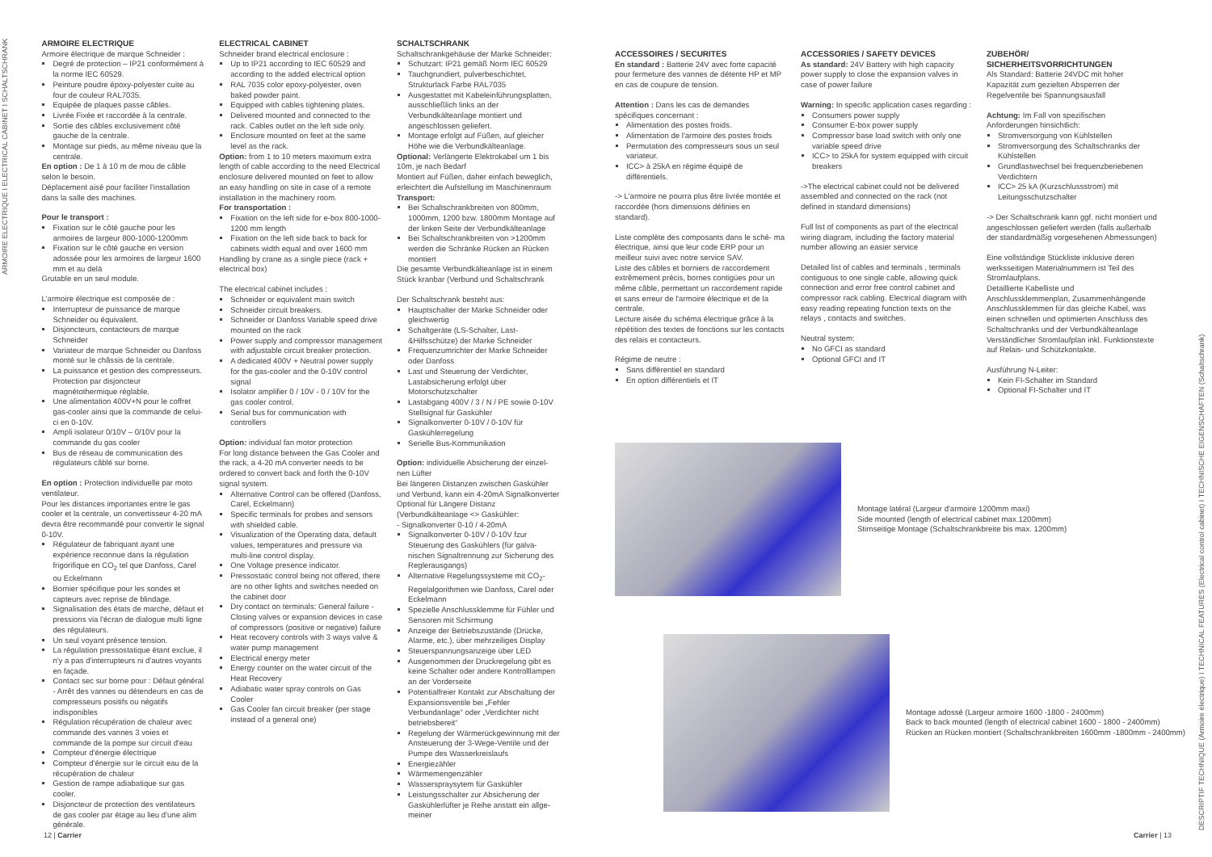ARMOIRE ELECTRIQUE I ELECTRICAL CABINET I SCHALTSCHRANK
ARMOIRE ELECTRIQUE
Armoire électrique de marque Schneider :
Degré de protection – IP21 conformément à la norme IEC 60529.
Peinture poudre époxy-polyester cuite au four de couleur RAL7035.
Equipée de plaques passe câbles.
Livrée Fixée et raccordée à la centrale.
Sortie des câbles exclusivement côté gauche de la centrale.
Montage sur pieds, au même niveau que la centrale.
En option : De 1 à 10 m de mou de câble selon le besoin.
Déplacement aisé pour faciliter l'installation dans la salle des machines.
Pour le transport :
Fixation sur le côté gauche pour les armoires de largeur 800-1000-1200mm
Fixation sur le côté gauche en version adossée pour les armoires de largeur 1600 mm et au delà
Grutable en un seul module.
L'armoire électrique est composée de :
Interrupteur de puissance de marque Schneider ou équivalent.
Disjoncteurs, contacteurs de marque Schneider
Variateur de marque Schneider ou Danfoss monté sur le châssis de la centrale.
La puissance et gestion des compresseurs. Protection par disjoncteur magnétothermique réglable.
Une alimentation 400V+N pour le coffret gas-cooler ainsi que la commande de celui-ci en 0-10V.
Ampli isolateur 0/10V – 0/10V pour la commande du gas cooler
Bus de réseau de communication des régulateurs câblé sur borne.
En option : Protection individuelle par moto ventilateur.
Pour les distances importantes entre le gas cooler et la centrale, un convertisseur 4-20 mA devra être recommandé pour convertir le signal 0-10V.
Régulateur de fabriquant ayant une expérience reconnue dans la régulation frigorifique en CO<sub>2</sub> tel que Danfoss, Carel ou Eckelmann
Bornier spécifique pour les sondes et capteurs avec reprise de blindage.
Signalisation des états de marche, défaut et pressions via l'écran de dialogue multi ligne des régulateurs.
Un seul voyant présence tension.
La régulation pressostatique étant exclue, il n'y a pas d'interrupteurs ni d'autres voyants en façade.
Contact sec sur borne pour : Défaut général - Arrêt des vannes ou détendeurs en cas de compresseurs positifs ou négatifs indisponibles
Régulation récupération de chaleur avec commande des vannes 3 voies et commande de la pompe sur circuit d'eau
Compteur d'énergie électrique
Compteur d'énergie sur le circuit eau de la récupération de chaleur
Gestion de rampe adiabatique sur gas cooler.
Disjoncteur de protection des ventilateurs de gas cooler par étage au lieu d'une alim générale.
ELECTRICAL CABINET
Schneider brand electrical enclosure :
Up to IP21 according to IEC 60529 and according to the added electrical option
RAL 7035 color epoxy-polyester, oven baked powder paint.
Equipped with cables tightening plates.
Delivered mounted and connected to the rack. Cables outlet on the left side only.
Enclosure mounted on feet at the same level as the rack.
Option: from 1 to 10 meters maximum extra length of cable according to the need Electrical enclosure delivered mounted on feet to allow an easy handling on site in case of a remote installation in the machinery room.
For transportation :
Fixation on the left side for e-box 800-1000-1200 mm length
Fixation on the left side back to back for cabinets width equal and over 1600 mm
Handling by crane as a single piece (rack + electrical box)
The electrical cabinet includes :
Schneider or equivalent main switch
Schneider circuit breakers.
Schneider or Danfoss Variable speed drive mounted on the rack
Power supply and compressor management with adjustable circuit breaker protection.
A dedicated 400V + Neutral power supply for the gas-cooler and the 0-10V control signal
Isolator amplifier 0 / 10V - 0 / 10V for the gas cooler control.
Serial bus for communication with controllers
Option: individual fan motor protection
For long distance between the Gas Cooler and the rack, a 4-20 mA converter needs to be ordered to convert back and forth the 0-10V signal system.
Alternative Control can be offered (Danfoss, Carel, Eckelmann)
Specific terminals for probes and sensors with shielded cable.
Visualization of the Operating data, default values, temperatures and pressure via multi-line control display.
One Voltage presence indicator.
Pressostatic control being not offered, there are no other lights and switches needed on the cabinet door
Dry contact on terminals: General failure - Closing valves or expansion devices in case of compressors (positive or negative) failure
Heat recovery controls with 3 ways valve & water pump management
Electrical energy meter
Energy counter on the water circuit of the Heat Recovery
Adiabatic water spray controls on Gas Cooler
Gas Cooler fan circuit breaker (per stage instead of a general one)
SCHALTSCHRANK
Schaltschrankgehäuse der Marke Schneider:
Schutzart: IP21 gemäß Norm IEC 60529
Tauchgrundiert, pulverbeschichtet, Strukturlack Farbe RAL7035
Ausgestattet mit Kabeleinführungsplatten, ausschließlich links an der Verbundkälteanlage montiert und angeschlossen geliefert.
Montage erfolgt auf Füßen, auf gleicher Höhe wie die Verbundkälteanlage.
Optional: Verlängerte Elektrokabel um 1 bis 10m, je nach Bedarf
Montiert auf Füßen, daher einfach beweglich, erleichtert die Aufstellung im Maschinenraum
Transport:
Bei Schaltschrankbreiten von 800mm, 1000mm, 1200 bzw. 1800mm Montage auf der linken Seite der Verbundkälteanlage
Bei Schaltschrankbreiten von >1200mm werden die Schränke Rücken an Rücken montiert
Die gesamte Verbundkälteanlage ist in einem Stück kranbar (Verbund und Schaltschrank
Der Schaltschrank besteht aus:
Hauptschalter der Marke Schneider oder gleichwertig
Schaltgeräte (LS-Schalter, Last- &Hilfsschütze) der Marke Schneider
Frequenzumrichter der Marke Schneider oder Danfoss
Last und Steuerung der Verdichter, Lastabsicherung erfolgt über Motorschutzschalter
Lastabgang 400V / 3 / N / PE sowie 0-10V Stellsignal für Gaskühler
Signalkonverter 0-10V / 0-10V für Gaskühlerregelung
Serielle Bus-Kommunikation
Option: individuelle Absicherung der einzel-nen Lüfter
Bei längeren Distanzen zwischen Gaskühler und Verbund, kann ein 4-20mA Signalkonverter Optional für Längere Distanz (Verbundkälteanlage <> Gaskühler:
- Signalkonverter 0-10 / 4-20mA
Signalkonverter 0-10V / 0-10V fzur Steuerung des Gaskühlers (für galva-nischen Signaltrennung zur Sicherung des Reglerausgangs)
Alternative Regelungssysteme mit CO<sub>2</sub>-Regelalgorithmen wie Danfoss, Carel oder Eckelmann
Spezielle Anschlussklemme für Fühler und Sensoren mit Schirmung
Anzeige der Betriebszustände (Drücke, Alarme, etc.), über mehrzeiliges Display
Steuerspannungsanzeige über LED
Ausgenommen der Druckregelung gibt es keine Schalter oder andere Kontrolllampen an der Vorderseite
Potentialfreier Kontakt zur Abschaltung der Expansionsventile bei „Fehler Verbundanlage“ oder „Verdichter nicht betriebsbereit“
Regelung der Wärmerückgewinnung mit der Ansteuerung der 3-Wege-Ventile und der Pumpe des Wasserkreislaufs
Energiezähler
Wärmemengenzähler
Wasserspraysytem für Gaskühler
Leistungsschalter zur Absicherung der Gaskühlerlüfter je Reihe anstatt ein allge-meiner
ACCESSOIRES / SECURITES
En standard : Batterie 24V avec forte capacité pour fermeture des vannes de détente HP et MP en cas de coupure de tension.
Attention : Dans les cas de demandes spécifiques concernant :
Alimentation des postes froids.
Alimentation de l'armoire des postes froids
Permutation des compresseurs sous un seul variateur.
ICC> à 25kA en régime équipé de différentiels.
-> L'armoire ne pourra plus être livrée montée et raccordée (hors dimensions définies en standard).
Liste complète des composants dans le sché- ma électrique, ainsi que leur code ERP pour un meilleur suivi avec notre service SAV.
Liste des câbles et borniers de raccordement extrêmement précis, bornes contigües pour un même câble, permettant un raccordement rapide et sans erreur de l'armoire électrique et de la centrale.
Lecture aisée du schéma électrique grâce à la répétition des textes de fonctions sur les contacts des relais et contacteurs.
Régime de neutre :
Sans différentiel en standard
En option différentiels et IT
ACCESSORIES / SAFETY DEVICES
As standard: 24V Battery with high capacity power supply to close the expansion valves in case of power failure
Warning: In specific application cases regarding :
Consumers power supply
Consumer E-box power supply
Compressor base load switch with only one variable speed drive
ICC> to 25kA for system equipped with circuit breakers
->The electrical cabinet could not be delivered assembled and connected on the rack (not defined in standard dimensions)
Full list of components as part of the electrical wiring diagram, including the factory material number allowing an easier service
Detailed list of cables and terminals , terminals contiguous to one single cable, allowing quick connection and error free control cabinet and compressor rack cabling. Electrical diagram with easy reading repeating function texts on the relays , contacts and switches.
Neutral system:
No GFCI as standard
Optional GFCI and IT
ZUBEHÖR/
SICHERHEITSVORRICHTUNGEN
Als Standard: Batterie 24VDC mit hoher Kapazität zum gezielten Absperren der Regelventile bei Spannungsausfall
Achtung: Im Fall von spezifischen Anforderungen hinsichtlich:
Stromversorgung von Kühlstellen
Stromversorgung des Schaltschranks der Kühlstellen
Grundlastwechsel bei frequenzberiebenen Verdichtern
ICC> 25 kA (Kurzschlussstrom) mit Leitungsschutzschalter
-> Der Schaltschrank kann ggf. nicht montiert und angeschlossen geliefert werden (falls außerhalb der standardmäßig vorgesehenen Abmessungen)
Eine vollständige Stückliste inklusive deren werksseitigen Materialnummern ist Teil des Stromlaufplans.
Detaillierte Kabelliste und Anschlussklemmenplan, Zusammenhängende Anschlussklemmen für das gleiche Kabel, was einen schnellen und optimierten Anschluss des Schaltschranks und der Verbundkälteanlage
Verständlicher Stromlaufplan inkl. Funktionstexte auf Relais- und Schützkontakte.
Ausführung N-Leiter:
Kein FI-Schalter im Standard
Optional FI-Schalter und IT
Montage latéral (Largeur d'armoire 1200mm maxi)
Side mounted (length of electrical cabinet max.1200mm)
Stirnseitige Montage (Schaltschrankbreite bis max. 1200mm)
Montage adossé (Largeur armoire 1600 -1800 - 2400mm)
Back to back mounted (length of electrical cabinet 1600 - 1800 - 2400mm)
Rücken an Rücken montiert (Schaltschrankbreiten 1600mm -1800mm - 2400mm)
DESCRIPTIF TECHNIQUE (Armoire électrique) I TECHNICAL FEATURES (Electrical control cabinet) I TECHNISCHE EIGENSCHAFTEN (Schaltschrank)
12 | Carrier Carrier | 13